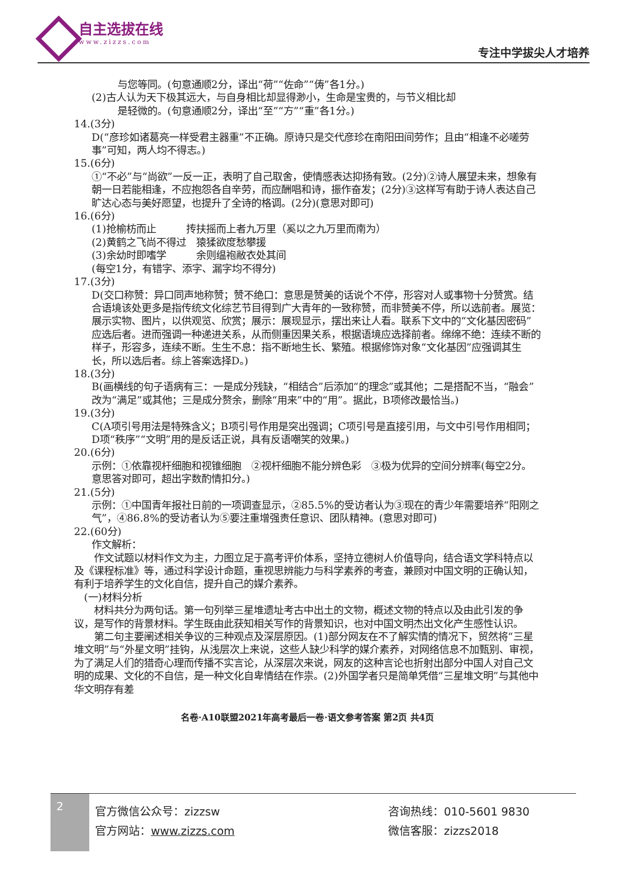自主选拔在线
www.zizzs.com
专注中学拔尖人才培养
与您等同。(句意通顺2分，译出“荷”“佐命”“俦”各1分。)
(2)古人认为天下极其远大，与自身相比却显得渺小，生命是宝贵的，与节义相比却
是轻微的。(句意通顺2分，译出“至”“方”“重”各1分。)
14.(3分)
D(“彦珍如诸葛亮一样受君主器重”不正确。原诗只是交代彦珍在南阳田间劳作；且由“相逢不必嗟劳事”可知，两人均不得志。)
15.(6分)
①“不必”与“尚欲”一反一正，表明了自己取舍，使情感表达抑扬有致。(2分)②诗人展望未来，想象有朝一日若能相逢，不应抱怨各自辛劳，而应酬唱和诗，振作奋发；(2分)③这样写有助于诗人表达自己旷达心态与美好愿望，也提升了全诗的格调。(2分)(意思对即可)
16.(6分)
(1)抢榆枋而止　　　抟扶摇而上者九万里（奚以之九万里而南为）
(2)黄鹤之飞尚不得过　猿猱欲度愁攀援
(3)余幼时即嗜学　　　余则缊袍敝衣处其间
(每空1分，有错字、添字、漏字均不得分)
17.(3分)
D(交口称赞：异口同声地称赞；赞不绝口：意思是赞美的话说个不停，形容对人或事物十分赞赏。结合语境该处更多是指传统文化综艺节目得到广大青年的一致称赞，而非赞美不停，所以选前者。展览：展示实物、图片，以供观览、欣赏；展示：展现显示，摆出来让人看。联系下文中的“文化基因密码”应选后者。进而强调一种递进关系，从而侧重因果关系，根据语境应选择前者。绵绵不绝：连续不断的样子，形容多，连续不断。生生不息：指不断地生长、繁殖。根据修饰对象“文化基因”应强调其生长，所以选后者。综上答案选择D。)
18.(3分)
B(画横线的句子语病有三：一是成分残缺，“相结合”后添加“的理念”或其他；二是搭配不当，“融会”改为“满足”或其他；三是成分赘余，删除“用来”中的“用”。据此，B项修改最恰当。)
19.(3分)
C(A项引号用法是特殊含义；B项引号作用是突出强调；C项引号是直接引用，与文中引号作用相同；D项“秩序”“文明”用的是反话正说，具有反语嘲笑的效果。)
20.(6分)
示例：①依靠视杆细胞和视锥细胞　②视杆细胞不能分辨色彩　③极为优异的空间分辨率(每空2分。意思答对即可，超出字数酌情扣分。)
21.(5分)
示例：①中国青年报社日前的一项调查显示，②85.5%的受访者认为③现在的青少年需要培养“阳刚之气”，④86.8%的受访者认为⑤要注重增强责任意识、团队精神。(意思对即可)
22.(60分)
作文解析：
　　作文试题以材料作文为主，力图立足于高考评价体系，坚持立德树人价值导向，结合语文学科特点以及《课程标准》等，通过科学设计命题，重视思辨能力与科学素养的考查，兼顾对中国文明的正确认知，有利于培养学生的文化自信，提升自己的媒介素养。
　(一)材料分析
　　材料共分为两句话。第一句列举三星堆遗址考古中出土的文物，概述文物的特点以及由此引发的争议，是写作的背景材料。学生既由此获知相关写作的背景知识，也对中国文明杰出文化产生感性认识。
　　第二句主要阐述相关争议的三种观点及深层原因。(1)部分网友在不了解实情的情况下，贸然将“三星堆文明”与“外星文明”挂钩，从浅层次上来说，这些人缺少科学的媒介素养，对网络信息不加甄别、审视，为了满足人们的猎奇心理而传播不实言论，从深层次来说，网友的这种言论也折射出部分中国人对自己文明的成果、文化的不自信，是一种文化自卑情结在作祟。(2)外国学者只是简单凭借“三星堆文明”与其他中华文明存有差
名卷·A10联盟2021年高考最后一卷·语文参考答案 第2页 共4页
2
官方微信公众号：zizzsw
官方网站：www.zizzs.com
咨询热线：010-5601 9830
微信客服：zizzs2018